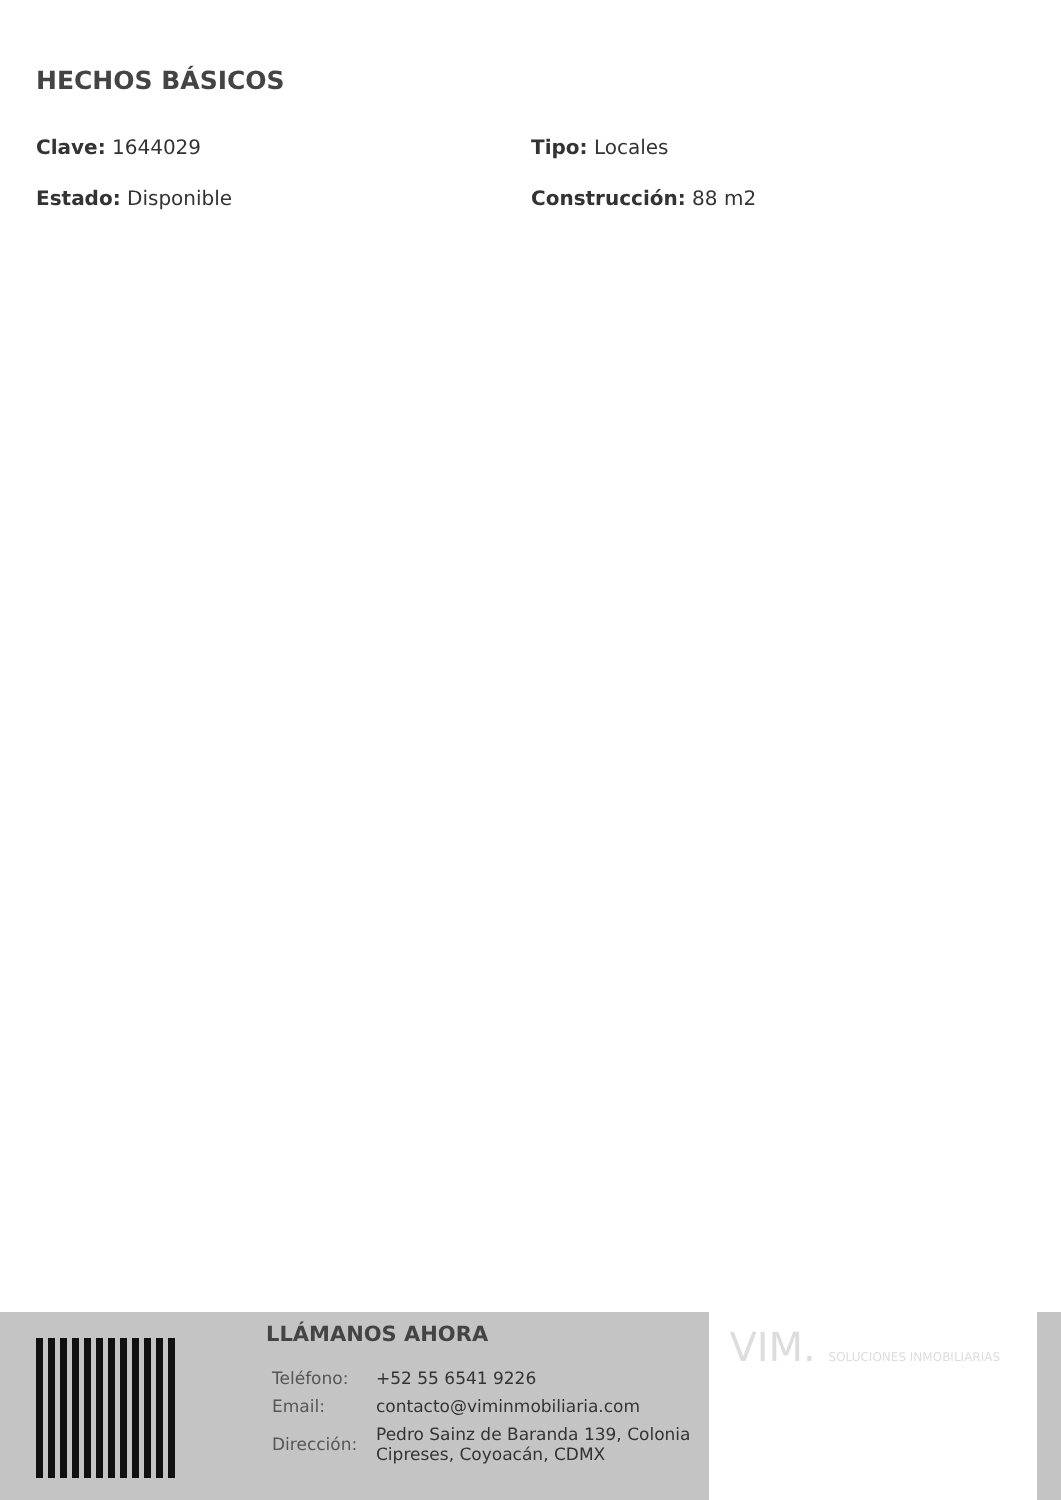HECHOS BÁSICOS
Clave: 1644029
Tipo: Locales
Estado: Disponible
Construcción: 88 m2
LLÁMANOS AHORA
| Teléfono: | +52 55 6541 9226 |
| Email: | contacto@viminmobiliaria.com |
| Dirección: | Pedro Sainz de Baranda 139, Colonia Cipreses, Coyoacán, CDMX |
VIM. SOLUCIONES INMOBILIARIAS